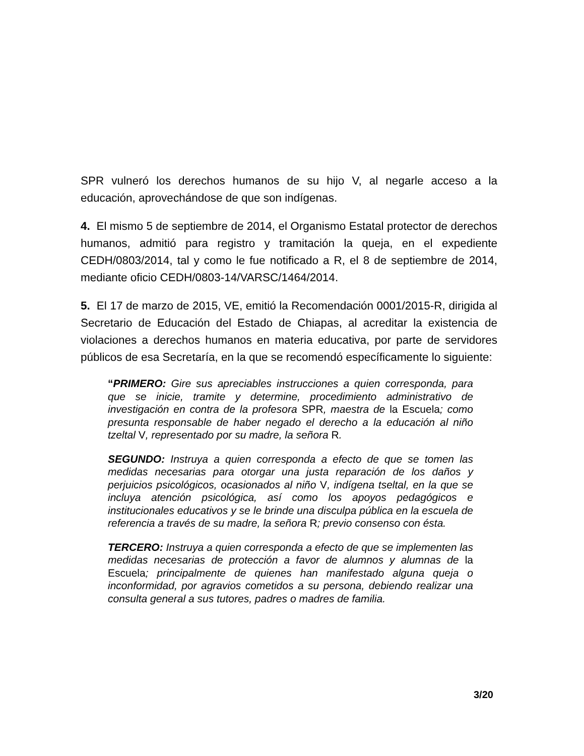SPR vulneró los derechos humanos de su hijo V, al negarle acceso a la educación, aprovechándose de que son indígenas.
4. El mismo 5 de septiembre de 2014, el Organismo Estatal protector de derechos humanos, admitió para registro y tramitación la queja, en el expediente CEDH/0803/2014, tal y como le fue notificado a R, el 8 de septiembre de 2014, mediante oficio CEDH/0803-14/VARSC/1464/2014.
5. El 17 de marzo de 2015, VE, emitió la Recomendación 0001/2015-R, dirigida al Secretario de Educación del Estado de Chiapas, al acreditar la existencia de violaciones a derechos humanos en materia educativa, por parte de servidores públicos de esa Secretaría, en la que se recomendó específicamente lo siguiente:
“PRIMERO: Gire sus apreciables instrucciones a quien corresponda, para que se inicie, tramite y determine, procedimiento administrativo de investigación en contra de la profesora SPR, maestra de la Escuela; como presunta responsable de haber negado el derecho a la educación al niño tzeltal V, representado por su madre, la señora R.
SEGUNDO: Instruya a quien corresponda a efecto de que se tomen las medidas necesarias para otorgar una justa reparación de los daños y perjuicios psicológicos, ocasionados al niño V, indígena tseltal, en la que se incluya atención psicológica, así como los apoyos pedagógicos e institucionales educativos y se le brinde una disculpa pública en la escuela de referencia a través de su madre, la señora R; previo consenso con ésta.
TERCERO: Instruya a quien corresponda a efecto de que se implementen las medidas necesarias de protección a favor de alumnos y alumnas de la Escuela; principalmente de quienes han manifestado alguna queja o inconformidad, por agravios cometidos a su persona, debiendo realizar una consulta general a sus tutores, padres o madres de familia.
3/20